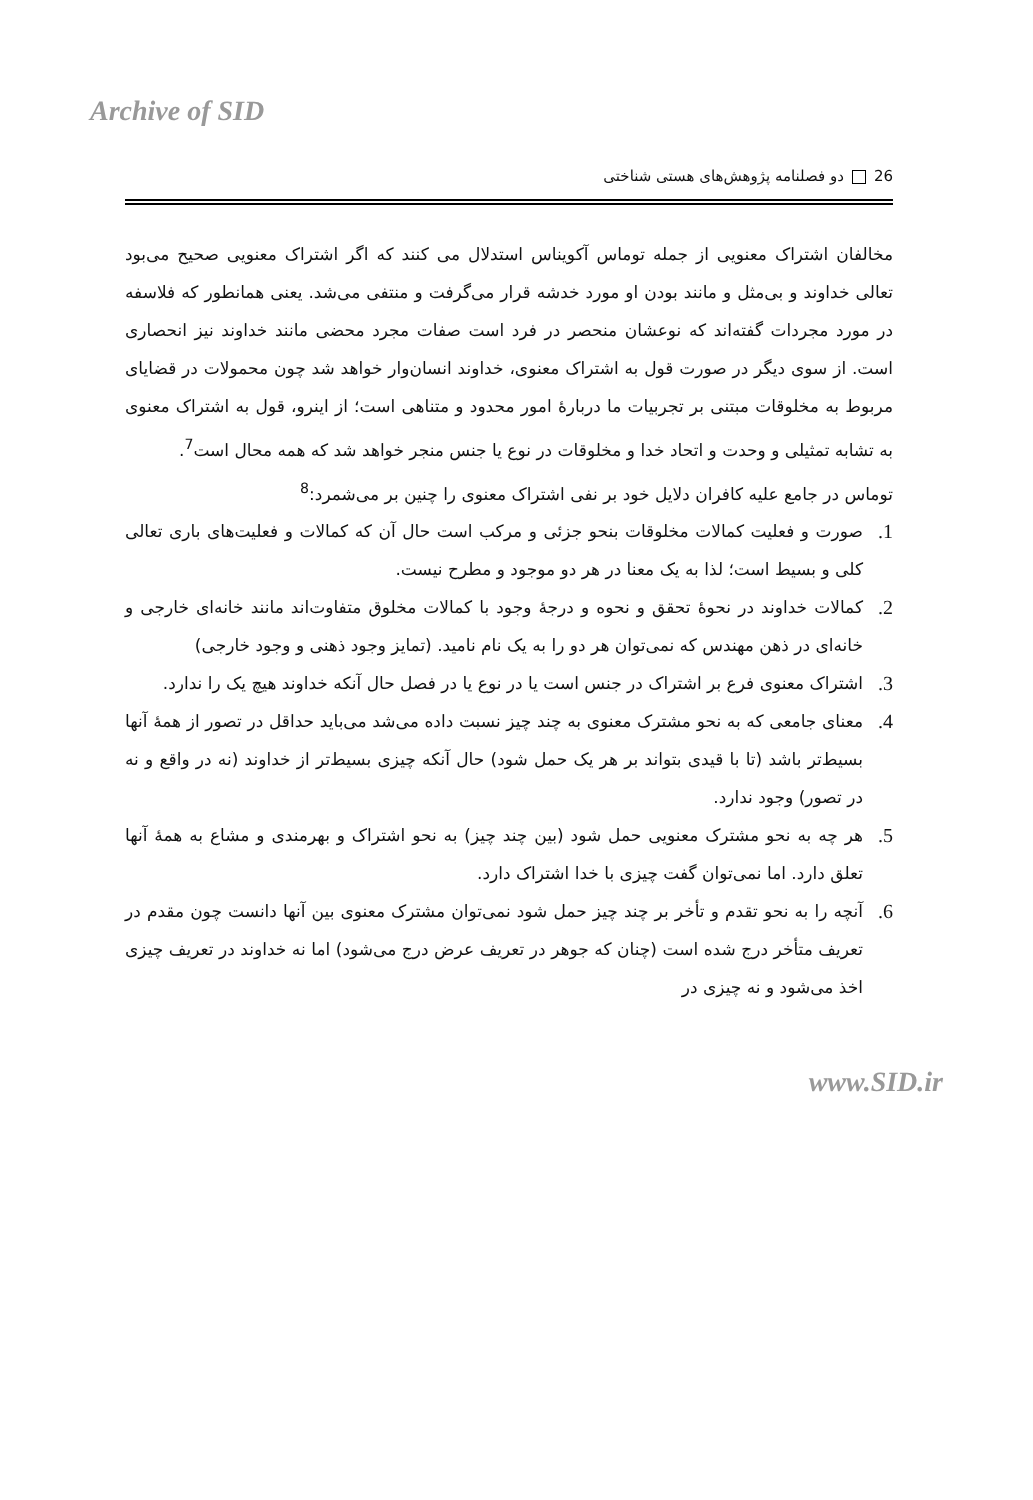Archive of SID
26 دو فصلنامه پژوهش‌های هستی شناختی
مخالفان اشتراک معنویی از جمله توماس آکویناس استدلال می کنند که اگر اشتراک معنویی صحیح می‌بود تعالی خداوند و بی‌مثل و مانند بودن او مورد خدشه قرار می‌گرفت و منتفی می‌شد. یعنی همانطور که فلاسفه در مورد مجردات گفته‌اند که نوعشان منحصر در فرد است صفات مجرد محضی مانند خداوند نیز انحصاری است. از سوی دیگر در صورت قول به اشتراک معنوی، خداوند انسان‌وار خواهد شد چون محمولات در قضایای مربوط به مخلوقات مبتنی بر تجربیات ما دربارۀ امور محدود و متناهی است؛ از اینرو، قول به اشتراک معنوی به تشابه تمثیلی و وحدت و اتحاد خدا و مخلوقات در نوع یا جنس منجر خواهد شد که همه محال است<sup>7</sup>.
توماس در جامع علیه کافران دلایل خود بر نفی اشتراک معنوی را چنین بر می‌شمرد:<sup>8</sup>
1. صورت و فعلیت کمالات مخلوقات بنحو جزئی و مرکب است حال آن که کمالات و فعلیت‌های باری تعالی کلی و بسیط است؛ لذا به یک معنا در هر دو موجود و مطرح نیست.
2. کمالات خداوند در نحوۀ تحقق و نحوه و درجۀ وجود با کمالات مخلوق متفاوت‌اند مانند خانه‌ای خارجی و خانه‌ای در ذهن مهندس که نمی‌توان هر دو را به یک نام نامید. (تمایز وجود ذهنی و وجود خارجی)
3. اشتراک معنوی فرع بر اشتراک در جنس است یا در نوع یا در فصل حال آنکه خداوند هیچ یک را ندارد.
4. معنای جامعی که به نحو مشترک معنوی به چند چیز نسبت داده می‌شد می‌باید حداقل در تصور از همۀ آنها بسیط‌تر باشد (تا با قیدی بتواند بر هر یک حمل شود) حال آنکه چیزی بسیط‌تر از خداوند (نه در واقع و نه در تصور) وجود ندارد.
5. هر چه به نحو مشترک معنویی حمل شود (بین چند چیز) به نحو اشتراک و بهرمندی و مشاع به همۀ آنها تعلق دارد. اما نمی‌توان گفت چیزی با خدا اشتراک دارد.
6. آنچه را به نحو تقدم و تأخر بر چند چیز حمل شود نمی‌توان مشترک معنوی بین آنها دانست چون مقدم در تعریف متأخر درج شده است (چنان که جوهر در تعریف عرض درج می‌شود) اما نه خداوند در تعریف چیزی اخذ می‌شود و نه چیزی در
www.SID.ir